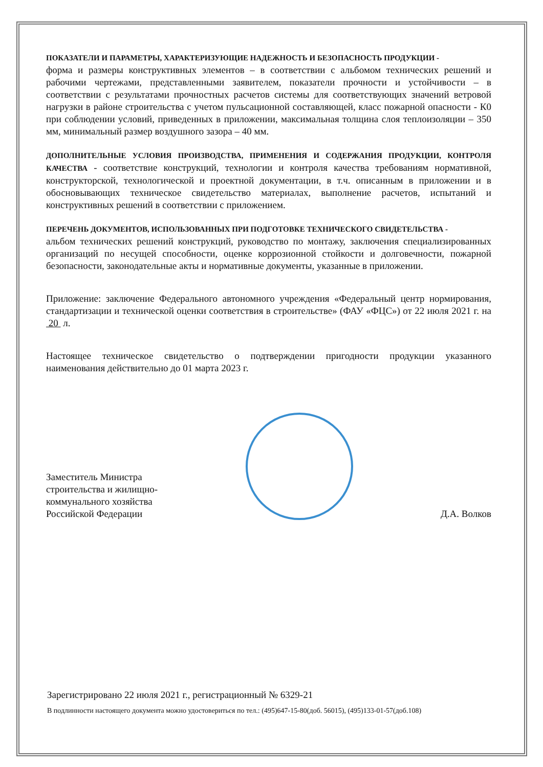ПОКАЗАТЕЛИ И ПАРАМЕТРЫ, ХАРАКТЕРИЗУЮЩИЕ НАДЕЖНОСТЬ И БЕЗОПАСНОСТЬ ПРОДУКЦИИ -
форма и размеры конструктивных элементов – в соответствии с альбомом технических решений и рабочими чертежами, представленными заявителем, показатели прочности и устойчивости – в соответствии с результатами прочностных расчетов системы для соответствующих значений ветровой нагрузки в районе строительства с учетом пульсационной составляющей, класс пожарной опасности - К0 при соблюдении условий, приведенных в приложении, максимальная толщина слоя теплоизоляции – 350 мм, минимальный размер воздушного зазора – 40 мм.
ДОПОЛНИТЕЛЬНЫЕ УСЛОВИЯ ПРОИЗВОДСТВА, ПРИМЕНЕНИЯ И СОДЕРЖАНИЯ ПРОДУКЦИИ, КОНТРОЛЯ КАЧЕСТВА - соответствие конструкций, технологии и контроля качества требованиям нормативной, конструкторской, технологической и проектной документации, в т.ч. описанным в приложении и в обосновывающих техническое свидетельство материалах, выполнение расчетов, испытаний и конструктивных решений в соответствии с приложением.
ПЕРЕЧЕНЬ ДОКУМЕНТОВ, ИСПОЛЬЗОВАННЫХ ПРИ ПОДГОТОВКЕ ТЕХНИЧЕСКОГО СВИДЕТЕЛЬСТВА -
альбом технических решений конструкций, руководство по монтажу, заключения специализированных организаций по несущей способности, оценке коррозионной стойкости и долговечности, пожарной безопасности, законодательные акты и нормативные документы, указанные в приложении.
Приложение: заключение Федерального автономного учреждения «Федеральный центр нормирования, стандартизации и технической оценки соответствия в строительстве» (ФАУ «ФЦС») от 22 июля 2021 г. на 20 л.
Настоящее техническое свидетельство о подтверждении пригодности продукции указанного наименования действительно до 01 марта 2023 г.
Заместитель Министра
строительства и жилищно-
коммунального хозяйства
Российской Федерации
Д.А. Волков
Зарегистрировано 22 июля 2021 г., регистрационный № 6329-21
В подлинности настоящего документа можно удостовериться по тел.: (495)647-15-80(доб. 56015), (495)133-01-57(доб.108)